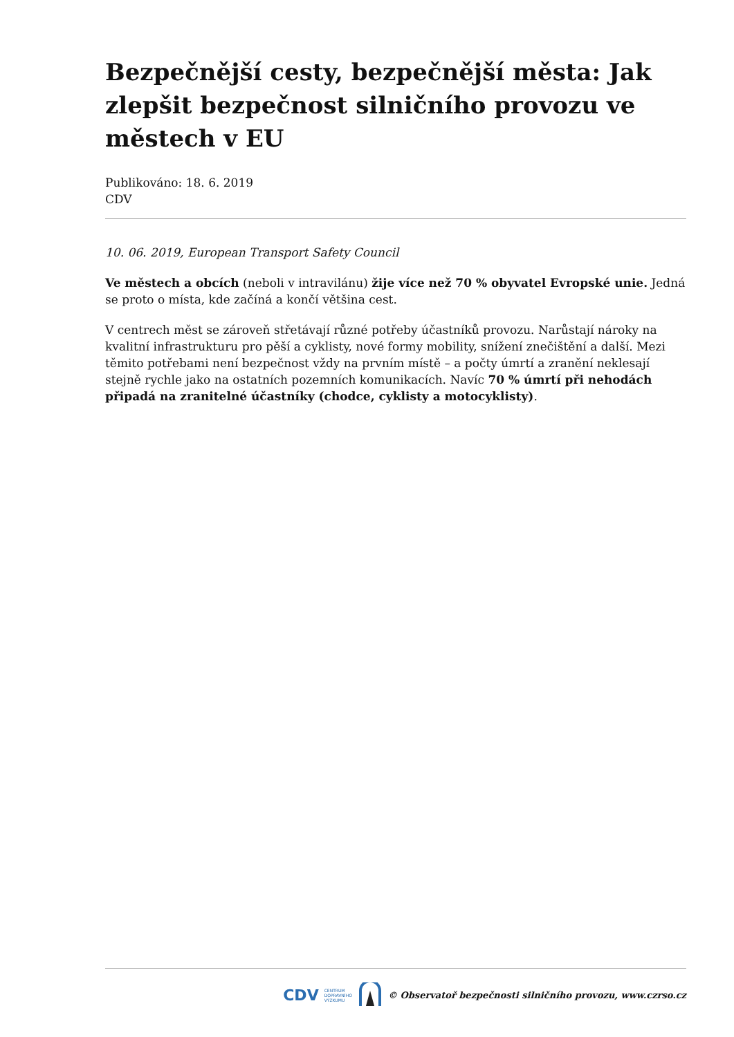Bezpečnější cesty, bezpečnější města: Jak zlepšit bezpečnost silničního provozu ve městech v EU
Publikováno: 18. 6. 2019
CDV
10. 06. 2019, European Transport Safety Council
Ve městech a obcích (neboli v intravilánu) žije více než 70 % obyvatel Evropské unie. Jedná se proto o místa, kde začíná a končí většina cest.
V centrech měst se zároveň střetávají různé potřeby účastníků provozu. Narůstají nároky na kvalitní infrastrukturu pro pěší a cyklisty, nové formy mobility, snížení znečištění a další. Mezi těmito potřebami není bezpečnost vždy na prvním místě – a počty úmrtí a zranění neklesají stejně rychle jako na ostatních pozemních komunikacích. Navíc 70 % úmrtí při nehodách připadá na zranitelné účastníky (chodce, cyklisty a motocyklisty).
CDV CENTRUM
DOPRAVNÍHO
VÝZKUMU © Observatoř bezpečnosti silničního provozu, www.czrso.cz